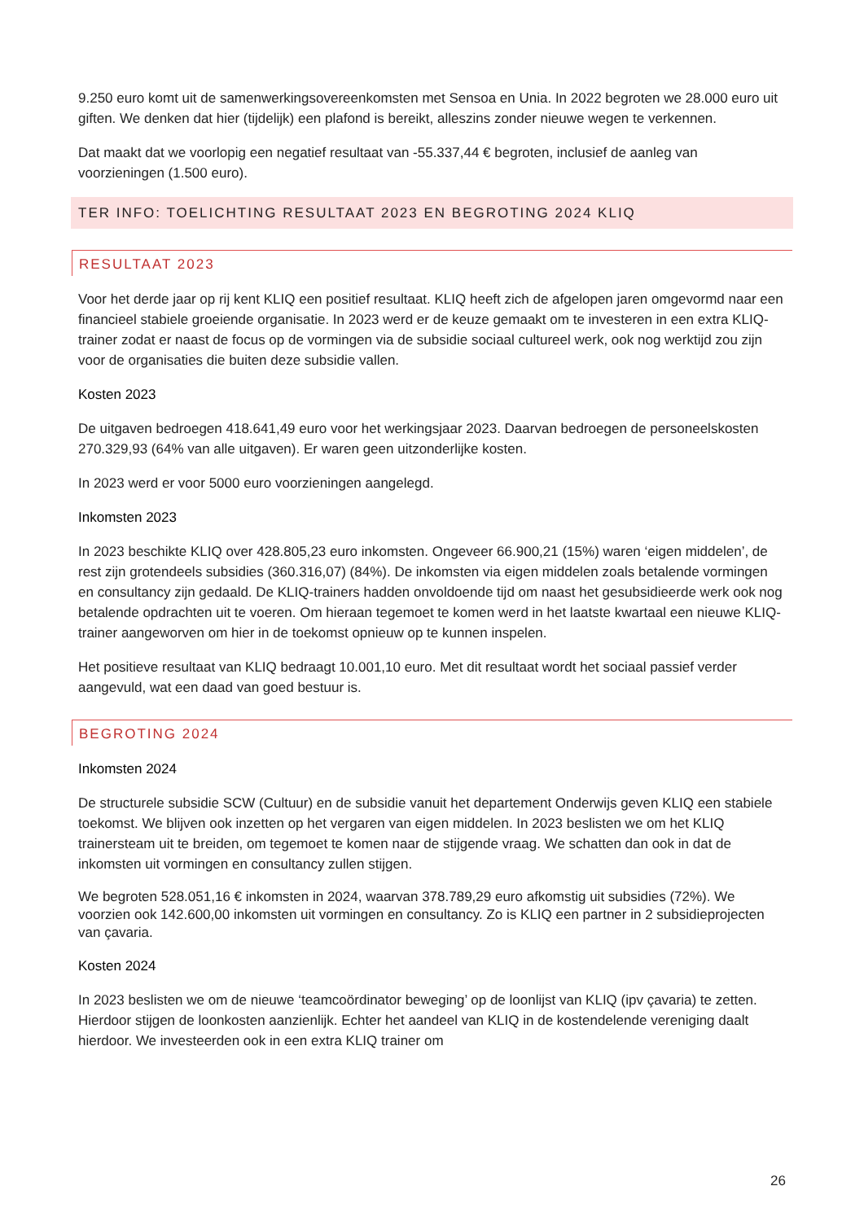9.250 euro komt uit de samenwerkingsovereenkomsten met Sensoa en Unia. In 2022 begroten we 28.000 euro uit giften. We denken dat hier (tijdelijk) een plafond is bereikt, alleszins zonder nieuwe wegen te verkennen.
Dat maakt dat we voorlopig een negatief resultaat van -55.337,44 € begroten, inclusief de aanleg van voorzieningen (1.500 euro).
TER INFO: TOELICHTING RESULTAAT 2023 EN BEGROTING 2024 KLIQ
RESULTAAT 2023
Voor het derde jaar op rij kent KLIQ een positief resultaat. KLIQ heeft zich de afgelopen jaren omgevormd naar een financieel stabiele groeiende organisatie. In 2023 werd er de keuze gemaakt om te investeren in een extra KLIQ-trainer zodat er naast de focus op de vormingen via de subsidie sociaal cultureel werk, ook nog werktijd zou zijn voor de organisaties die buiten deze subsidie vallen.
Kosten 2023
De uitgaven bedroegen 418.641,49 euro voor het werkingsjaar 2023. Daarvan bedroegen de personeelskosten 270.329,93 (64% van alle uitgaven). Er waren geen uitzonderlijke kosten.
In 2023 werd er voor 5000 euro voorzieningen aangelegd.
Inkomsten 2023
In 2023 beschikte KLIQ over 428.805,23 euro inkomsten. Ongeveer 66.900,21 (15%) waren ‘eigen middelen’, de rest zijn grotendeels subsidies (360.316,07) (84%). De inkomsten via eigen middelen zoals betalende vormingen en consultancy zijn gedaald. De KLIQ-trainers hadden onvoldoende tijd om naast het gesubsidieerde werk ook nog betalende opdrachten uit te voeren. Om hieraan tegemoet te komen werd in het laatste kwartaal een nieuwe KLIQ-trainer aangeworven om hier in de toekomst opnieuw op te kunnen inspelen.
Het positieve resultaat van KLIQ bedraagt 10.001,10 euro. Met dit resultaat wordt het sociaal passief verder aangevuld, wat een daad van goed bestuur is.
BEGROTING 2024
Inkomsten 2024
De structurele subsidie SCW (Cultuur) en de subsidie vanuit het departement Onderwijs geven KLIQ een stabiele toekomst. We blijven ook inzetten op het vergaren van eigen middelen. In 2023 beslisten we om het KLIQ trainersteam uit te breiden, om tegemoet te komen naar de stijgende vraag. We schatten dan ook in dat de inkomsten uit vormingen en consultancy zullen stijgen.
We begroten 528.051,16 € inkomsten in 2024, waarvan 378.789,29 euro afkomstig uit subsidies (72%). We voorzien ook 142.600,00 inkomsten uit vormingen en consultancy. Zo is KLIQ een partner in 2 subsidieprojecten van çavaria.
Kosten 2024
In 2023 beslisten we om de nieuwe ‘teamcoördinator beweging’ op de loonlijst van KLIQ (ipv çavaria) te zetten. Hierdoor stijgen de loonkosten aanzienlijk. Echter het aandeel van KLIQ in de kostendelende vereniging daalt hierdoor. We investeerden ook in een extra KLIQ trainer om
26